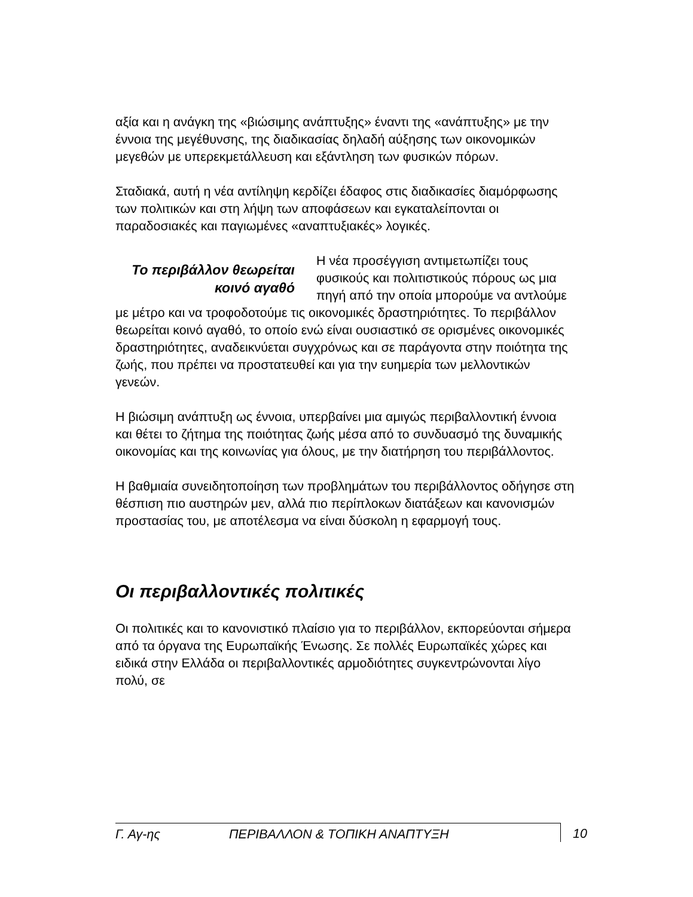αξία και η ανάγκη της «βιώσιμης ανάπτυξης» έναντι της «ανάπτυξης» με την έννοια της μεγέθυνσης, της διαδικασίας δηλαδή αύξησης των οικονομικών μεγεθών με υπερεκμετάλλευση και εξάντληση των φυσικών πόρων.
Σταδιακά, αυτή η νέα αντίληψη κερδίζει έδαφος στις διαδικασίες διαμόρφωσης των πολιτικών και στη λήψη των αποφάσεων και εγκαταλείπονται οι παραδοσιακές και παγιωμένες «αναπτυξιακές» λογικές.
Το περιβάλλον θεωρείται κοινό αγαθό
Η νέα προσέγγιση αντιμετωπίζει τους φυσικούς και πολιτιστικούς πόρους ως μια πηγή από την οποία μπορούμε να αντλούμε με μέτρο και να τροφοδοτούμε τις οικονομικές δραστηριότητες. Το περιβάλλον θεωρείται κοινό αγαθό, το οποίο ενώ είναι ουσιαστικό σε ορισμένες οικονομικές δραστηριότητες, αναδεικνύεται συγχρόνως και σε παράγοντα στην ποιότητα της ζωής, που πρέπει να προστατευθεί και για την ευημερία των μελλοντικών γενεών.
Η βιώσιμη ανάπτυξη ως έννοια, υπερβαίνει μια αμιγώς περιβαλλοντική έννοια και θέτει το ζήτημα της ποιότητας ζωής μέσα από το συνδυασμό της δυναμικής οικονομίας και της κοινωνίας για όλους, με την διατήρηση του περιβάλλοντος.
Η βαθμιαία συνειδητοποίηση των προβλημάτων του περιβάλλοντος οδήγησε στη θέσπιση πιο αυστηρών μεν, αλλά πιο περίπλοκων διατάξεων και κανονισμών προστασίας του, με αποτέλεσμα να είναι δύσκολη η εφαρμογή τους.
Οι περιβαλλοντικές πολιτικές
Οι πολιτικές και το κανονιστικό πλαίσιο για το περιβάλλον, εκπορεύονται σήμερα από τα όργανα της Ευρωπαϊκής Ένωσης. Σε πολλές Ευρωπαϊκές χώρες και ειδικά στην Ελλάδα οι περιβαλλοντικές αρμοδιότητες συγκεντρώνονται λίγο πολύ, σε
Γ. Αγ-ης ΠΕΡΙΒΑΛΛΟΝ & ΤΟΠΙΚΗ ΑΝΑΠΤΥΞΗ 10